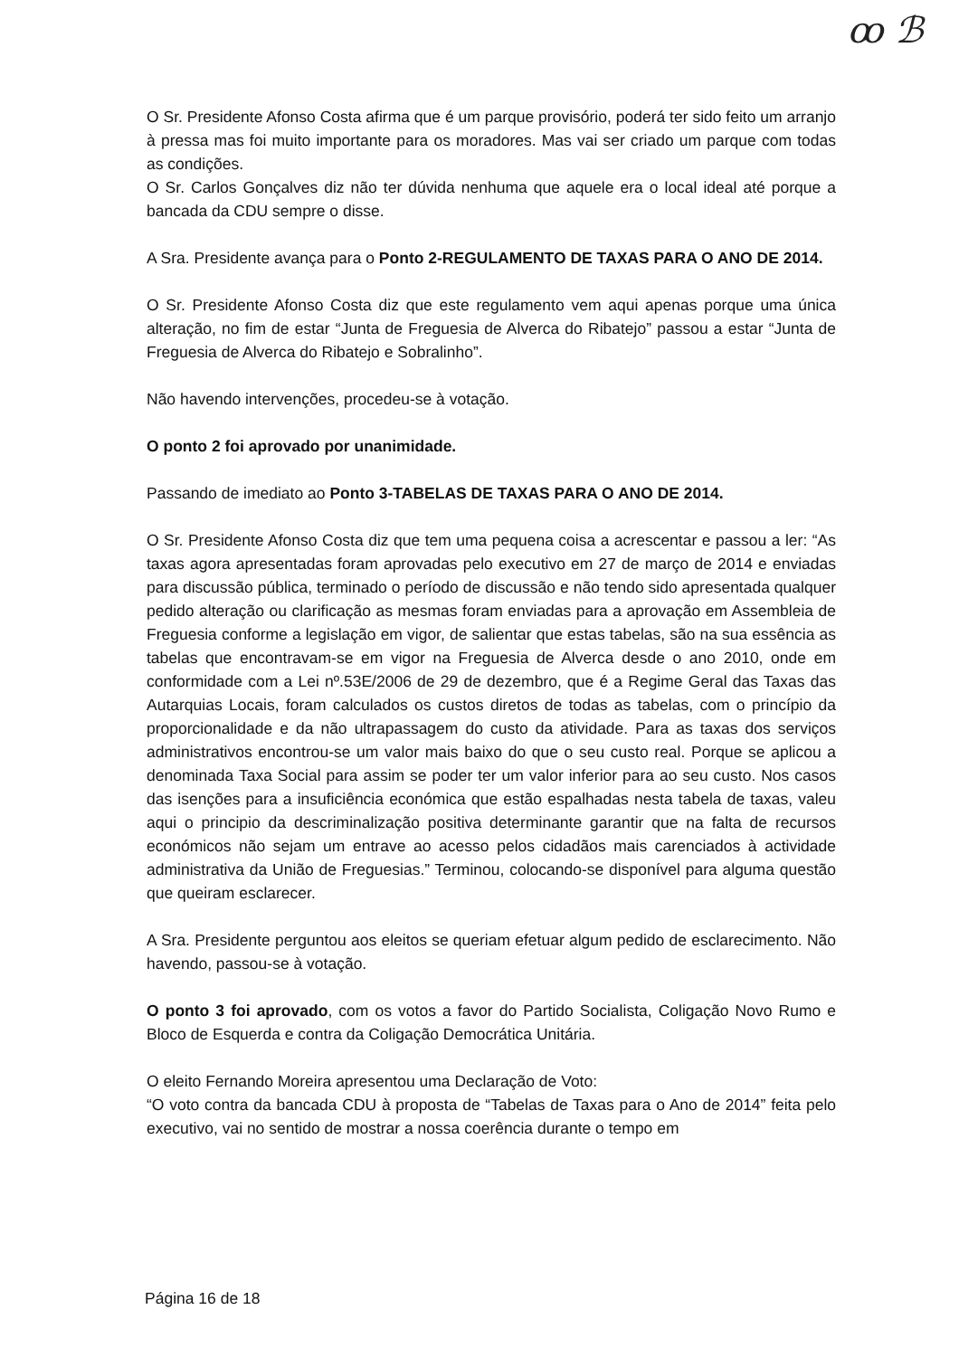ꝏ ℬ
O Sr. Presidente Afonso Costa afirma que é um parque provisório, poderá ter sido feito um arranjo à pressa mas foi muito importante para os moradores. Mas vai ser criado um parque com todas as condições.
O Sr. Carlos Gonçalves diz não ter dúvida nenhuma que aquele era o local ideal até porque a bancada da CDU sempre o disse.
A Sra. Presidente avança para o Ponto 2-REGULAMENTO DE TAXAS PARA O ANO DE 2014.
O Sr. Presidente Afonso Costa diz que este regulamento vem aqui apenas porque uma única alteração, no fim de estar “Junta de Freguesia de Alverca do Ribatejo” passou a estar “Junta de Freguesia de Alverca do Ribatejo e Sobralinho”.
Não havendo intervenções, procedeu-se à votação.
O ponto 2 foi aprovado por unanimidade.
Passando de imediato ao Ponto 3-TABELAS DE TAXAS PARA O ANO DE 2014.
O Sr. Presidente Afonso Costa diz que tem uma pequena coisa a acrescentar e passou a ler: “As taxas agora apresentadas foram aprovadas pelo executivo em 27 de março de 2014 e enviadas para discussão pública, terminado o período de discussão e não tendo sido apresentada qualquer pedido alteração ou clarificação as mesmas foram enviadas para a aprovação em Assembleia de Freguesia conforme a legislação em vigor, de salientar que estas tabelas, são na sua essência as tabelas que encontravam-se em vigor na Freguesia de Alverca desde o ano 2010, onde em conformidade com a Lei nº.53E/2006 de 29 de dezembro, que é a Regime Geral das Taxas das Autarquias Locais, foram calculados os custos diretos de todas as tabelas, com o princípio da proporcionalidade e da não ultrapassagem do custo da atividade. Para as taxas dos serviços administrativos encontrou-se um valor mais baixo do que o seu custo real. Porque se aplicou a denominada Taxa Social para assim se poder ter um valor inferior para ao seu custo. Nos casos das isenções para a insuficiência económica que estão espalhadas nesta tabela de taxas, valeu aqui o principio da descriminalização positiva determinante garantir que na falta de recursos económicos não sejam um entrave ao acesso pelos cidadãos mais carenciados à actividade administrativa da União de Freguesias.” Terminou, colocando-se disponível para alguma questão que queiram esclarecer.
A Sra. Presidente perguntou aos eleitos se queriam efetuar algum pedido de esclarecimento. Não havendo, passou-se à votação.
O ponto 3 foi aprovado, com os votos a favor do Partido Socialista, Coligação Novo Rumo e Bloco de Esquerda e contra da Coligação Democrática Unitária.
O eleito Fernando Moreira apresentou uma Declaração de Voto:
“O voto contra da bancada CDU à proposta de “Tabelas de Taxas para o Ano de 2014” feita pelo executivo, vai no sentido de mostrar a nossa coerência durante o tempo em
Página 16 de 18